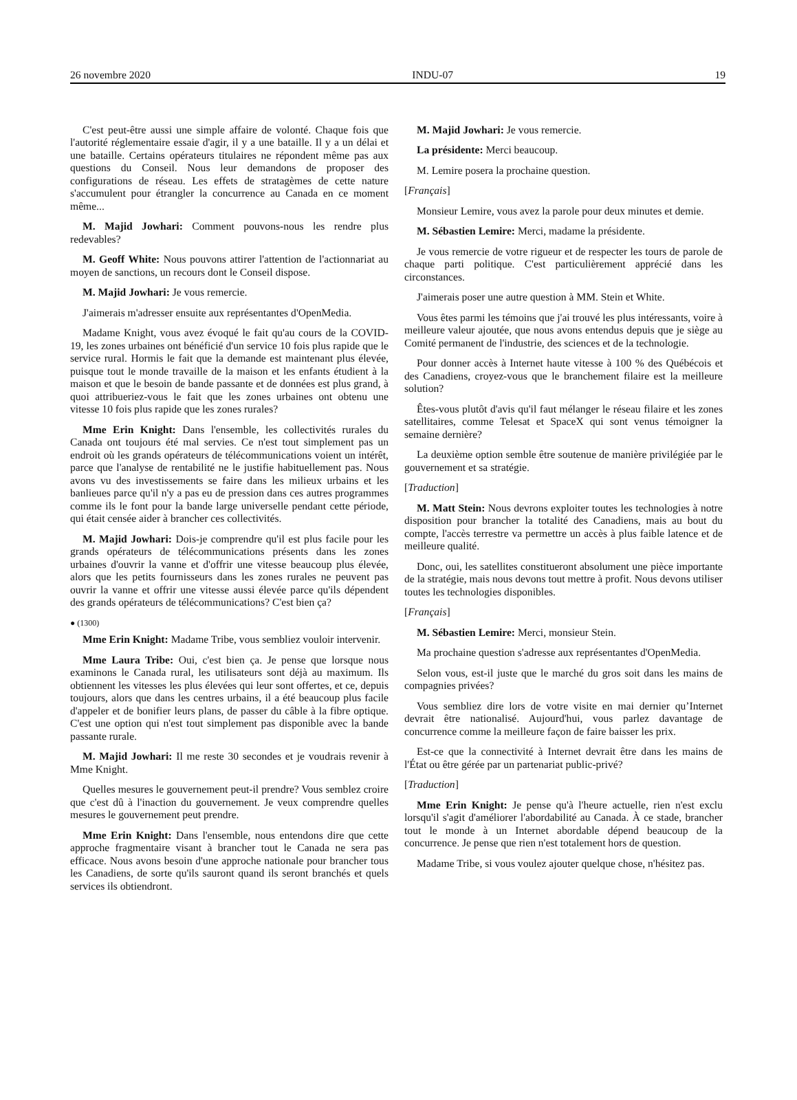26 novembre 2020 INDU-07 19
C'est peut-être aussi une simple affaire de volonté. Chaque fois que l'autorité réglementaire essaie d'agir, il y a une bataille. Il y a un délai et une bataille. Certains opérateurs titulaires ne répondent même pas aux questions du Conseil. Nous leur demandons de proposer des configurations de réseau. Les effets de stratagèmes de cette nature s'accumulent pour étrangler la concurrence au Canada en ce moment même...
M. Majid Jowhari: Comment pouvons-nous les rendre plus redevables?
M. Geoff White: Nous pouvons attirer l'attention de l'actionnariat au moyen de sanctions, un recours dont le Conseil dispose.
M. Majid Jowhari: Je vous remercie.
J'aimerais m'adresser ensuite aux représentantes d'OpenMedia.
Madame Knight, vous avez évoqué le fait qu'au cours de la COVID-19, les zones urbaines ont bénéficié d'un service 10 fois plus rapide que le service rural. Hormis le fait que la demande est maintenant plus élevée, puisque tout le monde travaille de la maison et les enfants étudient à la maison et que le besoin de bande passante et de données est plus grand, à quoi attribueriez-vous le fait que les zones urbaines ont obtenu une vitesse 10 fois plus rapide que les zones rurales?
Mme Erin Knight: Dans l'ensemble, les collectivités rurales du Canada ont toujours été mal servies. Ce n'est tout simplement pas un endroit où les grands opérateurs de télécommunications voient un intérêt, parce que l'analyse de rentabilité ne le justifie habituellement pas. Nous avons vu des investissements se faire dans les milieux urbains et les banlieues parce qu'il n'y a pas eu de pression dans ces autres programmes comme ils le font pour la bande large universelle pendant cette période, qui était censée aider à brancher ces collectivités.
M. Majid Jowhari: Dois-je comprendre qu'il est plus facile pour les grands opérateurs de télécommunications présents dans les zones urbaines d'ouvrir la vanne et d'offrir une vitesse beaucoup plus élevée, alors que les petits fournisseurs dans les zones rurales ne peuvent pas ouvrir la vanne et offrir une vitesse aussi élevée parce qu'ils dépendent des grands opérateurs de télécommunications? C'est bien ça?
● (1300)
Mme Erin Knight: Madame Tribe, vous sembliez vouloir intervenir.
Mme Laura Tribe: Oui, c'est bien ça. Je pense que lorsque nous examinons le Canada rural, les utilisateurs sont déjà au maximum. Ils obtiennent les vitesses les plus élevées qui leur sont offertes, et ce, depuis toujours, alors que dans les centres urbains, il a été beaucoup plus facile d'appeler et de bonifier leurs plans, de passer du câble à la fibre optique. C'est une option qui n'est tout simplement pas disponible avec la bande passante rurale.
M. Majid Jowhari: Il me reste 30 secondes et je voudrais revenir à Mme Knight.
Quelles mesures le gouvernement peut-il prendre? Vous semblez croire que c'est dû à l'inaction du gouvernement. Je veux comprendre quelles mesures le gouvernement peut prendre.
Mme Erin Knight: Dans l'ensemble, nous entendons dire que cette approche fragmentaire visant à brancher tout le Canada ne sera pas efficace. Nous avons besoin d'une approche nationale pour brancher tous les Canadiens, de sorte qu'ils sauront quand ils seront branchés et quels services ils obtiendront.
M. Majid Jowhari: Je vous remercie.
La présidente: Merci beaucoup.
M. Lemire posera la prochaine question.
[Français]
Monsieur Lemire, vous avez la parole pour deux minutes et demie.
M. Sébastien Lemire: Merci, madame la présidente.
Je vous remercie de votre rigueur et de respecter les tours de parole de chaque parti politique. C'est particulièrement apprécié dans les circonstances.
J'aimerais poser une autre question à MM. Stein et White.
Vous êtes parmi les témoins que j'ai trouvé les plus intéressants, voire à meilleure valeur ajoutée, que nous avons entendus depuis que je siège au Comité permanent de l'industrie, des sciences et de la technologie.
Pour donner accès à Internet haute vitesse à 100 % des Québécois et des Canadiens, croyez-vous que le branchement filaire est la meilleure solution?
Êtes-vous plutôt d'avis qu'il faut mélanger le réseau filaire et les zones satellitaires, comme Telesat et SpaceX qui sont venus témoigner la semaine dernière?
La deuxième option semble être soutenue de manière privilégiée par le gouvernement et sa stratégie.
[Traduction]
M. Matt Stein: Nous devrons exploiter toutes les technologies à notre disposition pour brancher la totalité des Canadiens, mais au bout du compte, l'accès terrestre va permettre un accès à plus faible latence et de meilleure qualité.
Donc, oui, les satellites constitueront absolument une pièce importante de la stratégie, mais nous devons tout mettre à profit. Nous devons utiliser toutes les technologies disponibles.
[Français]
M. Sébastien Lemire: Merci, monsieur Stein.
Ma prochaine question s'adresse aux représentantes d'OpenMedia.
Selon vous, est-il juste que le marché du gros soit dans les mains de compagnies privées?
Vous sembliez dire lors de votre visite en mai dernier qu’Internet devrait être nationalisé. Aujourd'hui, vous parlez davantage de concurrence comme la meilleure façon de faire baisser les prix.
Est-ce que la connectivité à Internet devrait être dans les mains de l'État ou être gérée par un partenariat public-privé?
[Traduction]
Mme Erin Knight: Je pense qu'à l'heure actuelle, rien n'est exclu lorsqu'il s'agit d'améliorer l'abordabilité au Canada. À ce stade, brancher tout le monde à un Internet abordable dépend beaucoup de la concurrence. Je pense que rien n'est totalement hors de question.
Madame Tribe, si vous voulez ajouter quelque chose, n'hésitez pas.